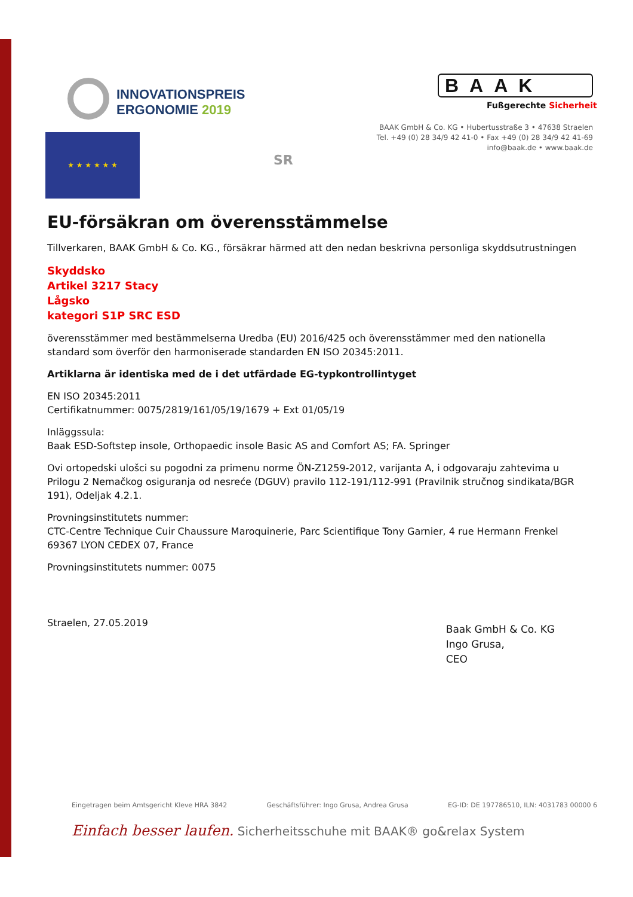INNOVATIONSPREIS
ERGONOMIE 2019
BAAK
Fußgerechte Sicherheit
BAAK GmbH & Co. KG • Hubertusstraße 3 • 47638 Straelen
Tel. +49 (0) 28 34/9 42 41-0 • Fax +49 (0) 28 34/9 42 41-69
info@baak.de • www.baak.de
★ ★ ★ ★ ★ ★
SR
EU-försäkran om överensstämmelse
Tillverkaren, BAAK GmbH & Co. KG., försäkrar härmed att den nedan beskrivna personliga skyddsutrustningen
Skyddsko
Artikel 3217 Stacy
Lågsko
kategori S1P SRC ESD
överensstämmer med bestämmelserna Uredba (EU) 2016/425 och överensstämmer med den nationella standard som överför den harmoniserade standarden EN ISO 20345:2011.
Artiklarna är identiska med de i det utfärdade EG-typkontrollintyget
EN ISO 20345:2011
Certifikatnummer: 0075/2819/161/05/19/1679 + Ext 01/05/19
Inläggssula:
Baak ESD-Softstep insole, Orthopaedic insole Basic AS and Comfort AS; FA. Springer
Ovi ortopedski ulošci su pogodni za primenu norme ÖN-Z1259-2012, varijanta A, i odgovaraju zahtevima u Prilogu 2 Nemačkog osiguranja od nesreće (DGUV) pravilo 112-191/112-991 (Pravilnik stručnog sindikata/BGR 191), Odeljak 4.2.1.
Provningsinstitutets nummer:
CTC-Centre Technique Cuir Chaussure Maroquinerie, Parc Scientifique Tony Garnier, 4 rue Hermann Frenkel 69367 LYON CEDEX 07, France
Provningsinstitutets nummer: 0075
Straelen, 27.05.2019
Baak GmbH & Co. KG
Ingo Grusa,
CEO
Eingetragen beim Amtsgericht Kleve HRA 3842 Geschäftsführer: Ingo Grusa, Andrea Grusa EG-ID: DE 197786510, ILN: 4031783 00000 6
Einfach besser laufen. Sicherheitsschuhe mit BAAK® go&relax System